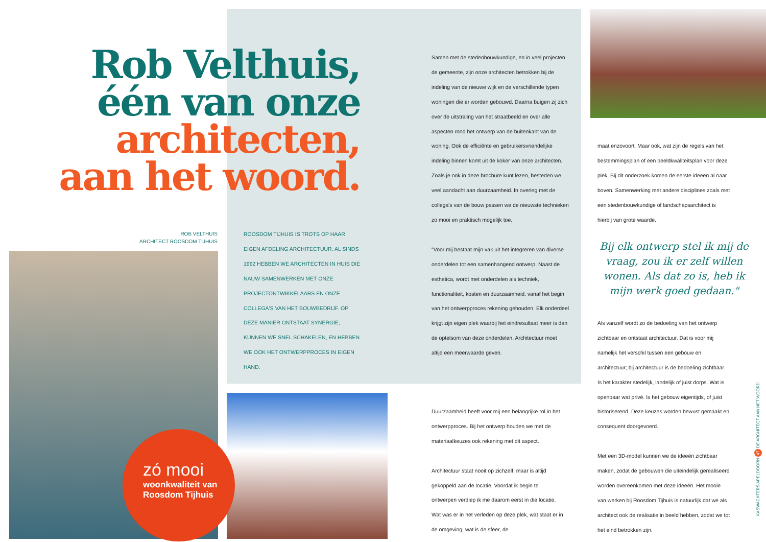Rob Velthuis, één van onze architecten, aan het woord.
ROB VELTHUIS
ARCHITECT ROOSDOM TIJHUIS
zó mooi
woonkwaliteit van
Roosdom Tijhuis
ROOSDOM TIJHUIS IS TROTS OP HAAR EIGEN AFDELING ARCHITECTUUR. AL SINDS 1992 HEBBEN WE ARCHITECTEN IN HUIS DIE NAUW SAMENWERKEN MET ONZE PROJECTONTWIKKELAARS EN ONZE COLLEGA'S VAN HET BOUWBEDRIJF. OP DEZE MANIER ONTSTAAT SYNERGIE, KUNNEN WE SNEL SCHAKELEN, EN HEBBEN WE OOK HET ONTWERPPROCES IN EIGEN HAND.
Samen met de stedenbouwkundige, en in veel projecten de gemeente, zijn onze architecten betrokken bij de indeling van de nieuwe wijk en de verschillende typen woningen die er worden gebouwd. Daarna buigen zij zich over de uitstraling van het straatbeeld en over alle aspecten rond het ontwerp van de buitenkant van de woning. Ook de efficiënte en gebruikersvriendelijke indeling binnen komt uit de koker van onze architecten. Zoals je ook in deze brochure kunt lezen, besteden we veel aandacht aan duurzaamheid. In overleg met de collega's van de bouw passen we de nieuwste technieken zo mooi en praktisch mogelijk toe.
"Voor mij bestaat mijn vak uit het integreren van diverse onderdelen tot een samenhangend ontwerp. Naast de esthetica, wordt met onderdelen als techniek, functionaliteit, kosten en duurzaamheid, vanaf het begin van het ontwerpproces rekening gehouden. Elk onderdeel krijgt zijn eigen plek waarbij het eindresultaat meer is dan de optelsom van deze onderdelen. Architectuur moet altijd een meerwaarde geven.
Duurzaamheid heeft voor mij een belangrijke rol in het ontwerpproces. Bij het ontwerp houden we met de materiaalkeuzes ook rekening met dit aspect.
Architectuur staat nooit op zichzelf, maar is altijd gekoppeld aan de locatie. Voordat ik begin te ontwerpen verdiep ik me daarom eerst in die locatie. Wat was er in het verleden op deze plek, wat staat er in de omgeving, wat is de sfeer, de
maat enzovoort. Maar ook, wat zijn de regels van het bestemmingsplan of een beeldkwaliteitsplan voor deze plek. Bij dit onderzoek komen de eerste ideeën al naar boven. Samenwerking met andere disciplines zoals met een stedenbouwkundige of landschapsarchitect is hierbij van grote waarde.
Bij elk ontwerp stel ik mij de vraag, zou ik er zelf willen wonen. Als dat zo is, heb ik mijn werk goed gedaan."
Als vanzelf wordt zo de bedoeling van het ontwerp zichtbaar en ontstaat architectuur. Dat is voor mij namelijk het verschil tussen een gebouw en architectuur; bij architectuur is de bedoeling zichtbaar. Is het karakter stedelijk, landelijk of juist dorps. Wat is openbaar wat privé. Is het gebouw eigentijds, of juist historiserend. Deze keuzes worden bewust gemaakt en consequent doorgevoerd.
Met een 3D-model kunnen we de ideeën zichtbaar maken, zodat de gebouwen die uiteindelijk gerealiseerd worden overeenkomen met deze ideeën. Het mooie van werken bij Roosdom Tijhuis is natuurlijk dat we als architect ook de realisatie in beeld hebben, zodat we tot het eind betrokken zijn.
KASWACHTERS APELDOORN 47 DE ARCHITECT AAN HET WOORD